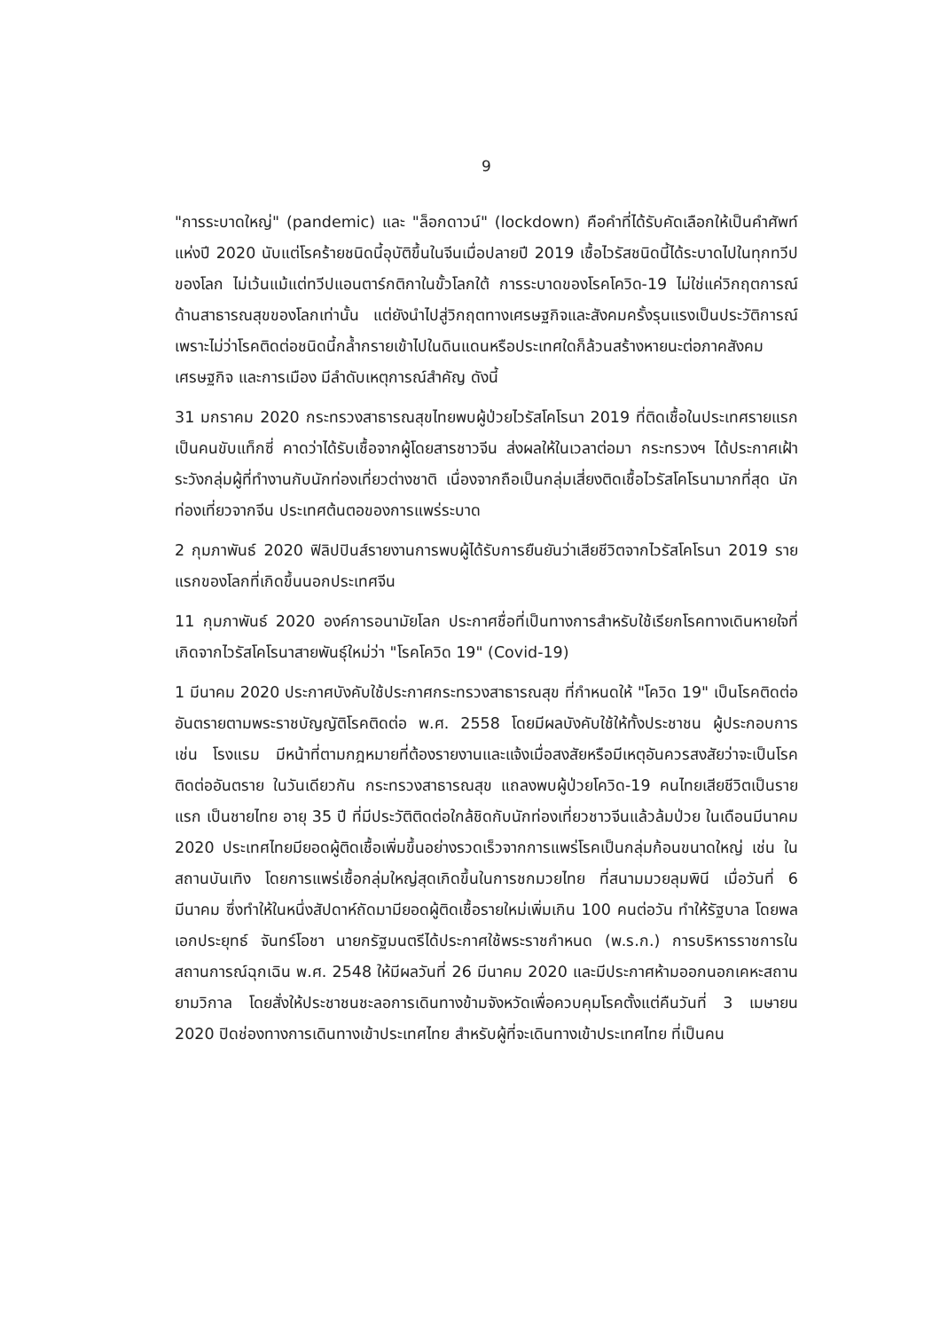9
"การระบาดใหญ่" (pandemic) และ "ล็อกดาวน์" (lockdown) คือคำที่ได้รับคัดเลือกให้เป็นคำศัพท์แห่งปี 2020 นับแต่โรคร้ายชนิดนี้อุบัติขึ้นในจีนเมื่อปลายปี 2019 เชื้อไวรัสชนิดนี้ได้ระบาดไปในทุกทวีปของโลก ไม่เว้นแม้แต่ทวีปแอนตาร์กติกาในขั้วโลกใต้ การระบาดของโรคโควิด-19 ไม่ใช่แค่วิกฤตการณ์ด้านสาธารณสุขของโลกเท่านั้น แต่ยังนำไปสู่วิกฤตทางเศรษฐกิจและสังคมครั้งรุนแรงเป็นประวัติการณ์ เพราะไม่ว่าโรคติดต่อชนิดนี้กล้ำกรายเข้าไปในดินแดนหรือประเทศใดก็ล้วนสร้างหายนะต่อภาคสังคม เศรษฐกิจ และการเมือง มีลำดับเหตุการณ์สำคัญ ดังนี้
31 มกราคม 2020 กระทรวงสาธารณสุขไทยพบผู้ป่วยไวรัสโคโรนา 2019 ที่ติดเชื้อในประเทศรายแรกเป็นคนขับแท็กซี่ คาดว่าได้รับเชื้อจากผู้โดยสารชาวจีน ส่งผลให้ในเวลาต่อมา กระทรวงฯ ได้ประกาศเฝ้าระวังกลุ่มผู้ที่ทำงานกับนักท่องเที่ยวต่างชาติ เนื่องจากถือเป็นกลุ่มเสี่ยงติดเชื้อไวรัสโคโรนามากที่สุด นักท่องเที่ยวจากจีน ประเทศต้นตอของการแพร่ระบาด
2 กุมภาพันธ์ 2020 ฟิลิปปินส์รายงานการพบผู้ได้รับการยืนยันว่าเสียชีวิตจากไวรัสโคโรนา 2019 รายแรกของโลกที่เกิดขึ้นนอกประเทศจีน
11 กุมภาพันธ์ 2020 องค์การอนามัยโลก ประกาศชื่อที่เป็นทางการสำหรับใช้เรียกโรคทางเดินหายใจที่เกิดจากไวรัสโคโรนาสายพันธุ์ใหม่ว่า "โรคโควิด 19" (Covid-19)
1 มีนาคม 2020 ประกาศบังคับใช้ประกาศกระทรวงสาธารณสุข ที่กำหนดให้ "โควิด 19" เป็นโรคติดต่ออันตรายตามพระราชบัญญัติโรคติดต่อ พ.ศ. 2558 โดยมีผลบังคับใช้ให้ทั้งประชาชน ผู้ประกอบการ เช่น โรงแรม มีหน้าที่ตามกฎหมายที่ต้องรายงานและแจ้งเมื่อสงสัยหรือมีเหตุอันควรสงสัยว่าจะเป็นโรคติดต่ออันตราย ในวันเดียวกัน กระทรวงสาธารณสุข แถลงพบผู้ป่วยโควิด-19 คนไทยเสียชีวิตเป็นรายแรก เป็นชายไทย อายุ 35 ปี ที่มีประวัติติดต่อใกล้ชิดกับนักท่องเที่ยวชาวจีนแล้วล้มป่วย ในเดือนมีนาคม 2020 ประเทศไทยมียอดผู้ติดเชื้อเพิ่มขึ้นอย่างรวดเร็วจากการแพร่โรคเป็นกลุ่มก้อนขนาดใหญ่ เช่น ในสถานบันเทิง โดยการแพร่เชื้อกลุ่มใหญ่สุดเกิดขึ้นในการชกมวยไทย ที่สนามมวยลุมพินี เมื่อวันที่ 6 มีนาคม ซึ่งทำให้ในหนึ่งสัปดาห์ถัดมามียอดผู้ติดเชื้อรายใหม่เพิ่มเกิน 100 คนต่อวัน ทำให้รัฐบาล โดยพลเอกประยุทธ์ จันทร์โอชา นายกรัฐมนตรีได้ประกาศใช้พระราชกำหนด (พ.ร.ก.) การบริหารราชการในสถานการณ์ฉุกเฉิน พ.ศ. 2548 ให้มีผลวันที่ 26 มีนาคม 2020 และมีประกาศห้ามออกนอกเคหะสถานยามวิกาล โดยสั่งให้ประชาชนชะลอการเดินทางข้ามจังหวัดเพื่อควบคุมโรคตั้งแต่คืนวันที่ 3 เมษายน 2020 ปิดช่องทางการเดินทางเข้าประเทศไทย สำหรับผู้ที่จะเดินทางเข้าประเทศไทย ที่เป็นคน